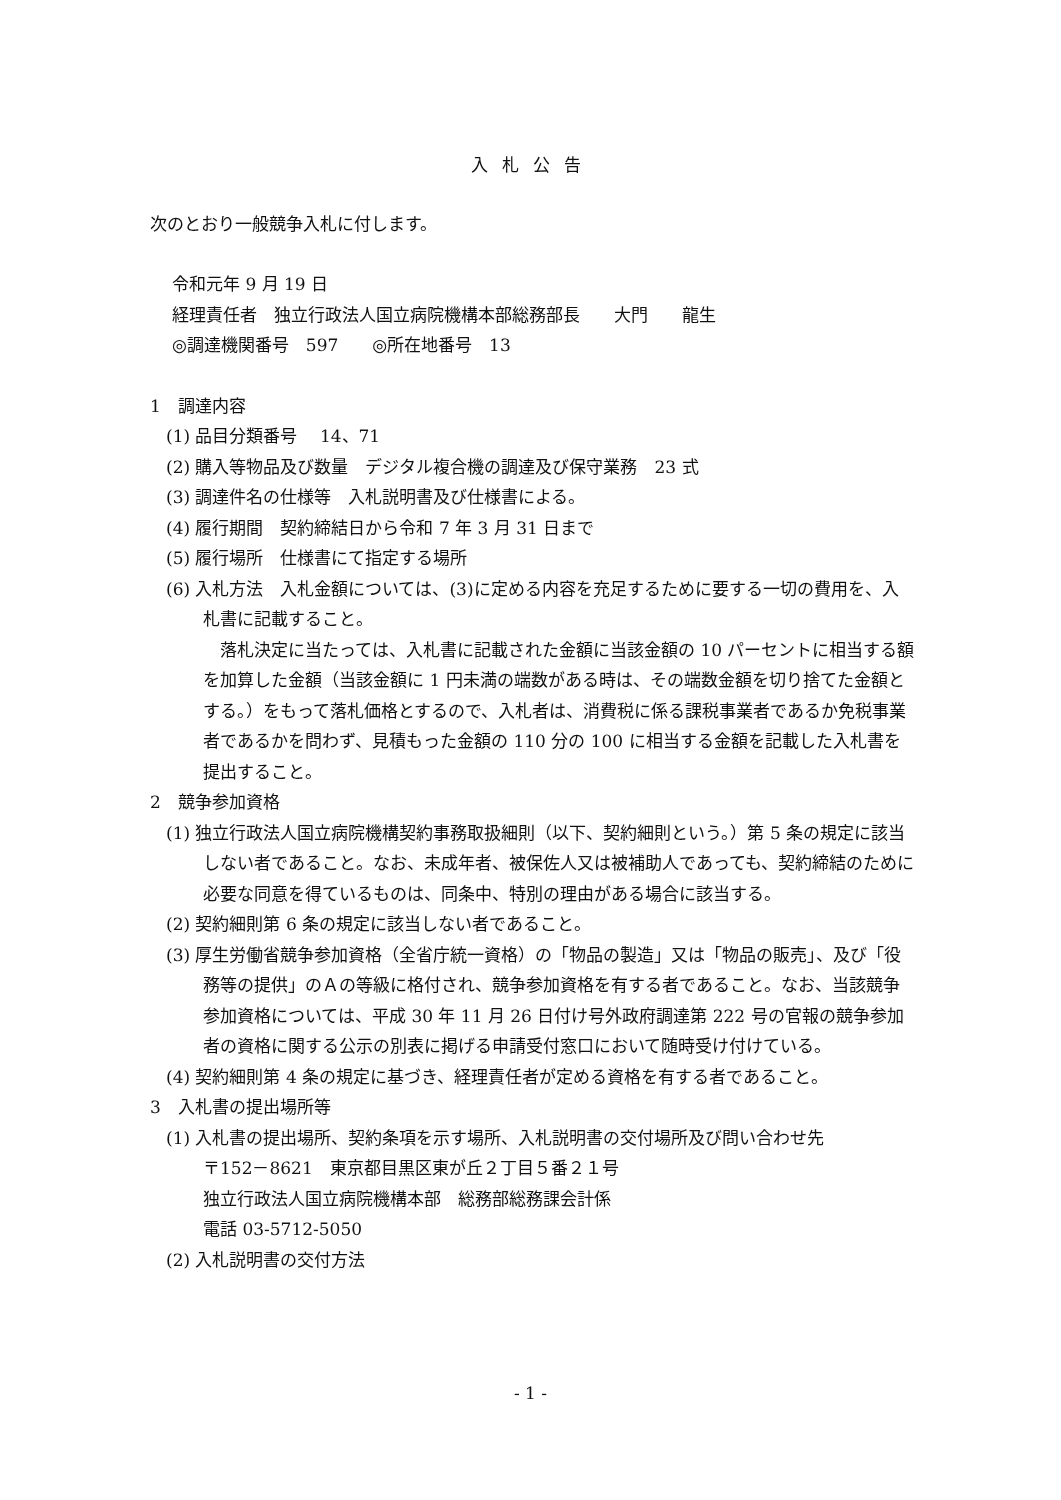入札公告
次のとおり一般競争入札に付します。
令和元年 9 月 19 日
経理責任者　独立行政法人国立病院機構本部総務部長　　大門　　龍生
◎調達機関番号　597　　◎所在地番号　13
1　調達内容
(1) 品目分類番号　 14、71
(2) 購入等物品及び数量　デジタル複合機の調達及び保守業務　23 式
(3) 調達件名の仕様等　入札説明書及び仕様書による。
(4) 履行期間　契約締結日から令和 7 年 3 月 31 日まで
(5) 履行場所　仕様書にて指定する場所
(6) 入札方法　入札金額については、(3)に定める内容を充足するために要する一切の費用を、入札書に記載すること。
　落札決定に当たっては、入札書に記載された金額に当該金額の 10 パーセントに相当する額を加算した金額（当該金額に 1 円未満の端数がある時は、その端数金額を切り捨てた金額とする。）をもって落札価格とするので、入札者は、消費税に係る課税事業者であるか免税事業者であるかを問わず、見積もった金額の 110 分の 100 に相当する金額を記載した入札書を提出すること。
2　競争参加資格
(1) 独立行政法人国立病院機構契約事務取扱細則（以下、契約細則という。）第 5 条の規定に該当しない者であること。なお、未成年者、被保佐人又は被補助人であっても、契約締結のために必要な同意を得ているものは、同条中、特別の理由がある場合に該当する。
(2) 契約細則第 6 条の規定に該当しない者であること。
(3) 厚生労働省競争参加資格（全省庁統一資格）の「物品の製造」又は「物品の販売」、及び「役務等の提供」のＡの等級に格付され、競争参加資格を有する者であること。なお、当該競争参加資格については、平成 30 年 11 月 26 日付け号外政府調達第 222 号の官報の競争参加者の資格に関する公示の別表に掲げる申請受付窓口において随時受け付けている。
(4) 契約細則第 4 条の規定に基づき、経理責任者が定める資格を有する者であること。
3　入札書の提出場所等
(1) 入札書の提出場所、契約条項を示す場所、入札説明書の交付場所及び問い合わせ先
〒152－8621　東京都目黒区東が丘２丁目５番２１号
独立行政法人国立病院機構本部　総務部総務課会計係
電話 03-5712-5050
(2) 入札説明書の交付方法
- 1 -